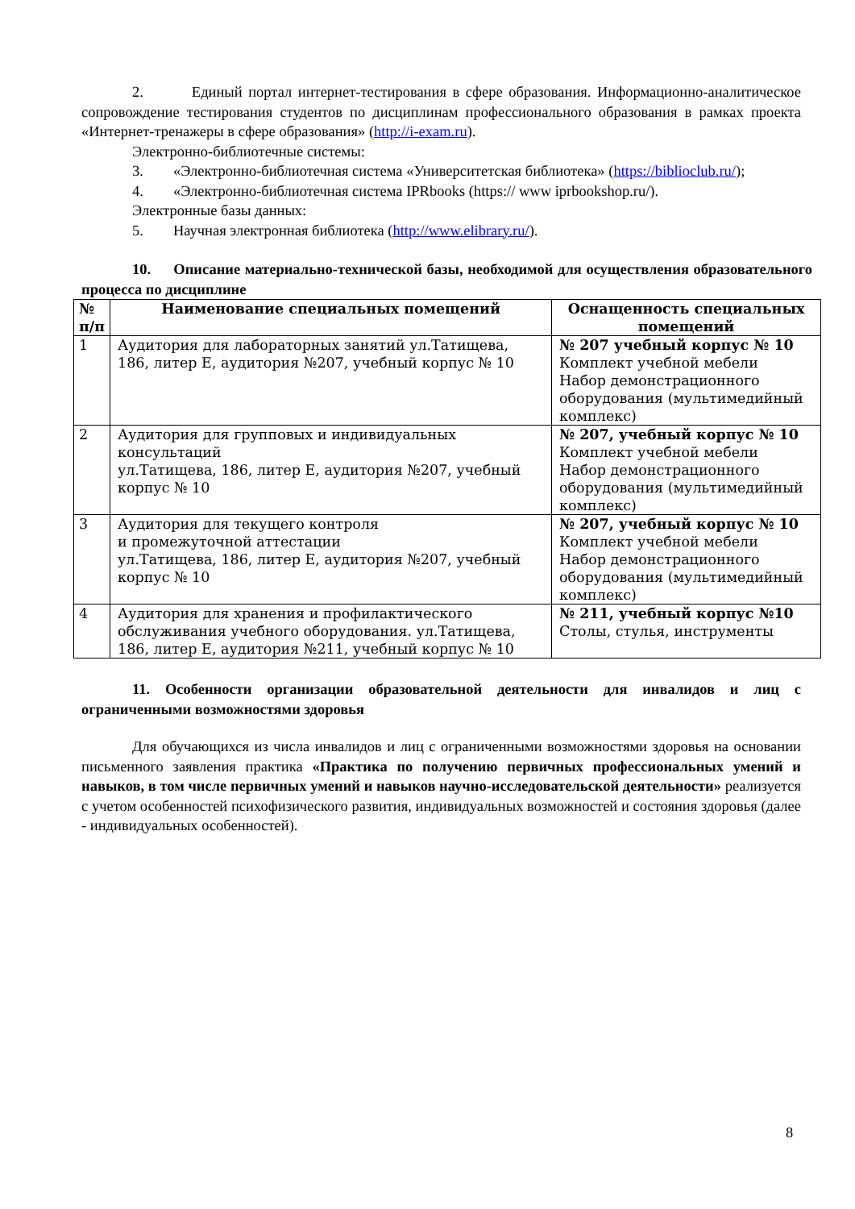2. Единый портал интернет-тестирования в сфере образования. Информационно-аналитическое сопровождение тестирования студентов по дисциплинам профессионального образования в рамках проекта «Интернет-тренажеры в сфере образования» (http://i-exam.ru).
Электронно-библиотечные системы:
3. «Электронно-библиотечная система «Университетская библиотека» (https://biblioclub.ru/);
4. «Электронно-библиотечная система IPRbooks (https:// www iprbookshop.ru/).
Электронные базы данных:
5. Научная электронная библиотека (http://www.elibrary.ru/).
10. Описание материально-технической базы, необходимой для осуществления образовательного процесса по дисциплине
| № п/п | Наименование специальных помещений | Оснащенность специальных помещений |
| --- | --- | --- |
| 1 | Аудитория для лабораторных занятий ул.Татищева, 186, литер Е, аудитория №207, учебный корпус № 10 | № 207 учебный корпус № 10 Комплект учебной мебели Набор демонстрационного оборудования (мультимедийный комплекс) |
| 2 | Аудитория для групповых и индивидуальных консультаций ул.Татищева, 186, литер Е, аудитория №207, учебный корпус № 10 | № 207, учебный корпус № 10 Комплект учебной мебели Набор демонстрационного оборудования (мультимедийный комплекс) |
| 3 | Аудитория для текущего контроля и промежуточной аттестации ул.Татищева, 186, литер Е, аудитория №207, учебный корпус № 10 | № 207, учебный корпус № 10 Комплект учебной мебели Набор демонстрационного оборудования (мультимедийный комплекс) |
| 4 | Аудитория для хранения и профилактического обслуживания учебного оборудования. ул.Татищева, 186, литер Е, аудитория №211, учебный корпус № 10 | № 211, учебный корпус №10 Столы, стулья, инструменты |
11. Особенности организации образовательной деятельности для инвалидов и лиц с ограниченными возможностями здоровья
Для обучающихся из числа инвалидов и лиц с ограниченными возможностями здоровья на основании письменного заявления практика «Практика по получению первичных профессиональных умений и навыков, в том числе первичных умений и навыков научно-исследовательской деятельности» реализуется с учетом особенностей психофизического развития, индивидуальных возможностей и состояния здоровья (далее - индивидуальных особенностей).
8